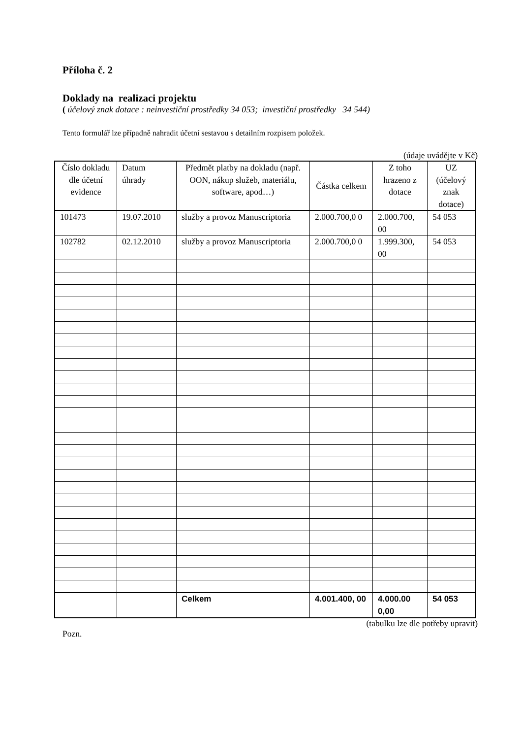Příloha č. 2
Doklady na realizaci projektu
( účelový znak dotace : neinvestiční prostředky 34 053; investiční prostředky 34 544)
Tento formulář lze případně nahradit účetní sestavou s detailním rozpisem položek.
(údaje uvádějte v Kč)
| Číslo dokladu dle účetní evidence | Datum úhrady | Předmět platby na dokladu (např. OON, nákup služeb, materiálu, software, apod…) | Částka celkem | Z toho hrazeno z dotace | UZ (účelový znak dotace) |
| --- | --- | --- | --- | --- | --- |
| 101473 | 19.07.2010 | služby a provoz Manuscriptoria | 2.000.700,0 0 | 2.000.700, 00 | 54 053 |
| 102782 | 02.12.2010 | služby a provoz Manuscriptoria | 2.000.700,0 0 | 1.999.300, 00 | 54 053 |
| | | Celkem | 4.001.400, 00 | 4.000.00 0,00 | 54 053 |
(tabulku lze dle potřeby upravit)
Pozn.